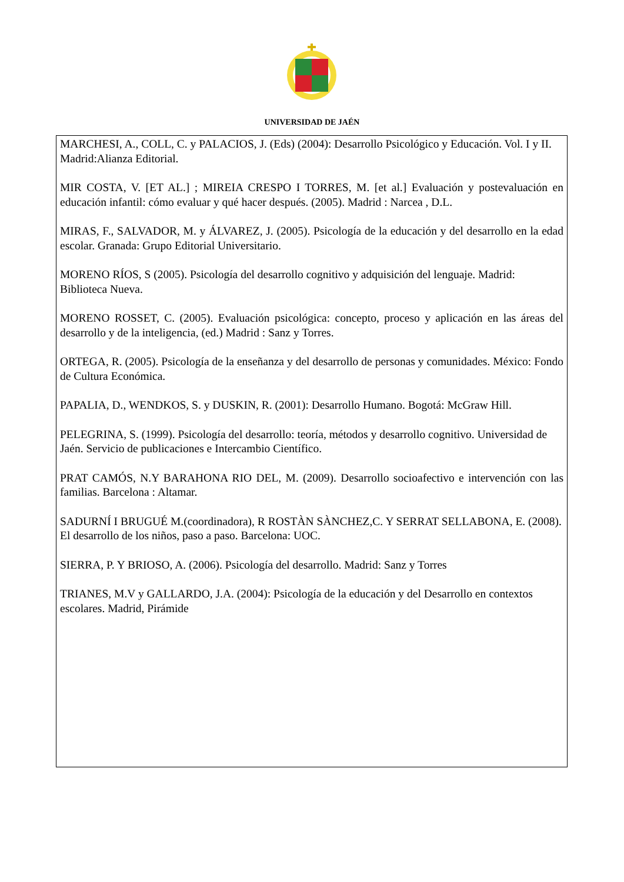UNIVERSIDAD DE JAÉN
MARCHESI, A., COLL, C. y PALACIOS, J. (Eds) (2004): Desarrollo Psicológico y Educación. Vol. I y II. Madrid:Alianza Editorial.
MIR COSTA, V. [ET AL.] ; MIREIA CRESPO I TORRES, M. [et al.] Evaluación y postevaluación en educación infantil: cómo evaluar y qué hacer después. (2005). Madrid : Narcea , D.L.
MIRAS, F., SALVADOR, M. y ÁLVAREZ, J. (2005). Psicología de la educación y del desarrollo en la edad escolar. Granada: Grupo Editorial Universitario.
MORENO RÍOS, S (2005). Psicología del desarrollo cognitivo y adquisición del lenguaje. Madrid: Biblioteca Nueva.
MORENO ROSSET, C. (2005). Evaluación psicológica: concepto, proceso y aplicación en las áreas del desarrollo y de la inteligencia, (ed.) Madrid : Sanz y Torres.
ORTEGA, R. (2005). Psicología de la enseñanza y del desarrollo de personas y comunidades. México: Fondo de Cultura Económica.
PAPALIA, D., WENDKOS, S. y DUSKIN, R. (2001): Desarrollo Humano. Bogotá: McGraw Hill.
PELEGRINA, S. (1999). Psicología del desarrollo: teoría, métodos y desarrollo cognitivo. Universidad de Jaén. Servicio de publicaciones e Intercambio Científico.
PRAT CAMÓS, N.Y BARAHONA RIO DEL, M. (2009). Desarrollo socioafectivo e intervención con las familias. Barcelona : Altamar.
SADURNÍ I BRUGUÉ M.(coordinadora), R ROSTÀN SÀNCHEZ,C. Y SERRAT SELLABONA, E. (2008). El desarrollo de los niños, paso a paso. Barcelona: UOC.
SIERRA, P. Y BRIOSO, A. (2006). Psicología del desarrollo. Madrid: Sanz y Torres
TRIANES, M.V y GALLARDO, J.A. (2004): Psicología de la educación y del Desarrollo en contextos escolares. Madrid, Pirámide